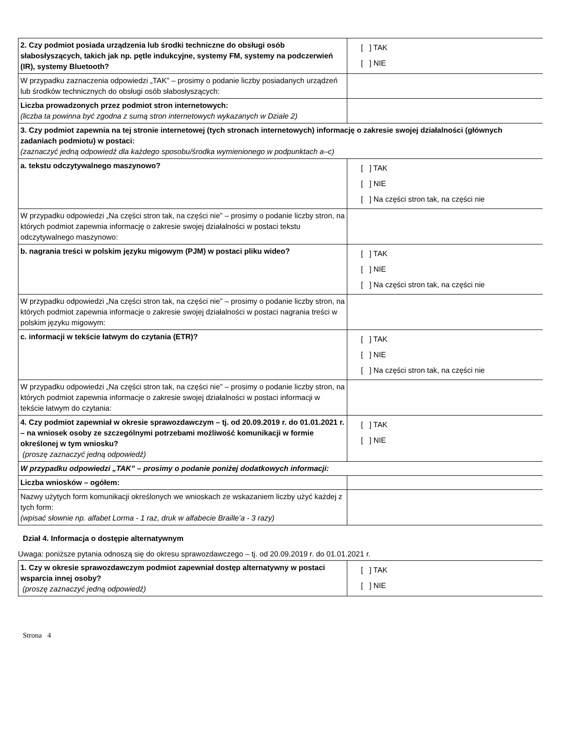| 2. Czy podmiot posiada urządzenia lub środki techniczne do obsługi osób słabosłyszących, takich jak np. pętle indukcyjne, systemy FM, systemy na podczerwień (IR), systemy Bluetooth? | [ ] TAK [ ] NIE |
| W przypadku zaznaczenia odpowiedzi „TAK” – prosimy o podanie liczby posiadanych urządzeń lub środków technicznych do obsługi osób słabosłyszących: | |
| Liczba prowadzonych przez podmiot stron internetowych: (liczba ta powinna być zgodna z sumą stron internetowych wykazanych w Dziale 2) | |
| 3. Czy podmiot zapewnia na tej stronie internetowej (tych stronach internetowych) informację o zakresie swojej działalności (głównych zadaniach podmiotu) w postaci: (zaznaczyć jedną odpowiedź dla każdego sposobu/środka wymienionego w podpunktach a–c) | |
| a. tekstu odczytywalnego maszynowo? | [ ] TAK [ ] NIE [ ] Na części stron tak, na części nie |
| W przypadku odpowiedzi „Na części stron tak, na części nie” – prosimy o podanie liczby stron, na których podmiot zapewnia informację o zakresie swojej działalności w postaci tekstu odczytywalnego maszynowo: | |
| b. nagrania treści w polskim języku migowym (PJM) w postaci pliku wideo? | [ ] TAK [ ] NIE [ ] Na części stron tak, na części nie |
| W przypadku odpowiedzi „Na części stron tak, na części nie” – prosimy o podanie liczby stron, na których podmiot zapewnia informacje o zakresie swojej działalności w postaci nagrania treści w polskim języku migowym: | |
| c. informacji w tekście łatwym do czytania (ETR)? | [ ] TAK [ ] NIE [ ] Na części stron tak, na części nie |
| W przypadku odpowiedzi „Na części stron tak, na części nie” – prosimy o podanie liczby stron, na których podmiot zapewnia informacje o zakresie swojej działalności w postaci informacji w tekście łatwym do czytania: | |
| 4. Czy podmiot zapewniał w okresie sprawozdawczym – tj. od 20.09.2019 r. do 01.01.2021 r. – na wniosek osoby ze szczególnymi potrzebami możliwość komunikacji w formie określonej w tym wniosku? (proszę zaznaczyć jedną odpowiedź) | [ ] TAK [ ] NIE |
| W przypadku odpowiedzi „TAK” – prosimy o podanie poniżej dodatkowych informacji: | |
| Liczba wniosków – ogółem: | |
| Nazwy użytych form komunikacji określonych we wnioskach ze wskazaniem liczby użyć każdej z tych form: (wpisać słownie np. alfabet Lorma - 1 raz, druk w alfabecie Braille’a - 3 razy) | |
Dział 4. Informacja o dostępie alternatywnym
Uwaga: poniższe pytania odnoszą się do okresu sprawozdawczego – tj. od 20.09.2019 r. do 01.01.2021 r.
| 1. Czy w okresie sprawozdawczym podmiot zapewniał dostęp alternatywny w postaci wsparcia innej osoby? (proszę zaznaczyć jedną odpowiedź) | [ ] TAK [ ] NIE |
Strona 4